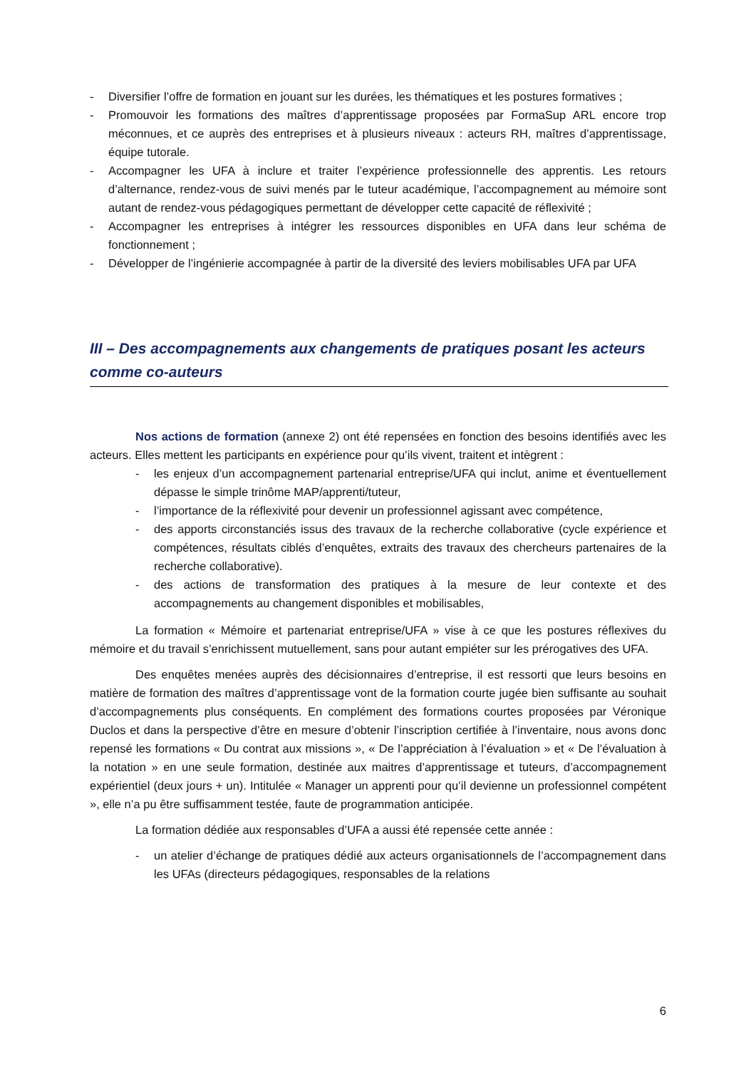- Diversifier l’offre de formation en jouant sur les durées, les thématiques et les postures formatives ;
- Promouvoir les formations des maîtres d’apprentissage proposées par FormaSup ARL encore trop méconnues, et ce auprès des entreprises et à plusieurs niveaux : acteurs RH, maîtres d’apprentissage, équipe tutorale.
- Accompagner les UFA à inclure et traiter l’expérience professionnelle des apprentis. Les retours d’alternance, rendez-vous de suivi menés par le tuteur académique, l’accompagnement au mémoire sont autant de rendez-vous pédagogiques permettant de développer cette capacité de réflexivité ;
- Accompagner les entreprises à intégrer les ressources disponibles en UFA dans leur schéma de fonctionnement ;
- Développer de l’ingénierie accompagnée à partir de la diversité des leviers mobilisables UFA par UFA
III – Des accompagnements aux changements de pratiques posant les acteurs comme co-auteurs
Nos actions de formation (annexe 2) ont été repensées en fonction des besoins identifiés avec les acteurs. Elles mettent les participants en expérience pour qu’ils vivent, traitent et intègrent :
- les enjeux d’un accompagnement partenarial entreprise/UFA qui inclut, anime et éventuellement dépasse le simple trinôme MAP/apprenti/tuteur,
- l’importance de la réflexivité pour devenir un professionnel agissant avec compétence,
- des apports circonstanciés issus des travaux de la recherche collaborative (cycle expérience et compétences, résultats ciblés d’enquêtes, extraits des travaux des chercheurs partenaires de la recherche collaborative).
- des actions de transformation des pratiques à la mesure de leur contexte et des accompagnements au changement disponibles et mobilisables,
La formation « Mémoire et partenariat entreprise/UFA » vise à ce que les postures réflexives du mémoire et du travail s’enrichissent mutuellement, sans pour autant empiéter sur les prérogatives des UFA.
Des enquêtes menées auprès des décisionnaires d’entreprise, il est ressorti que leurs besoins en matière de formation des maîtres d’apprentissage vont de la formation courte jugée bien suffisante au souhait d’accompagnements plus conséquents. En complément des formations courtes proposées par Véronique Duclos et dans la perspective d’être en mesure d’obtenir l’inscription certifiée à l’inventaire, nous avons donc repensé les formations « Du contrat aux missions », « De l’appréciation à l’évaluation » et « De l’évaluation à la notation » en une seule formation, destinée aux maitres d’apprentissage et tuteurs, d’accompagnement expérientiel (deux jours + un). Intitulée « Manager un apprenti pour qu’il devienne un professionnel compétent », elle n’a pu être suffisamment testée, faute de programmation anticipée.
La formation dédiée aux responsables d’UFA a aussi été repensée cette année :
- un atelier d’échange de pratiques dédié aux acteurs organisationnels de l’accompagnement dans les UFAs (directeurs pédagogiques, responsables de la relations
6